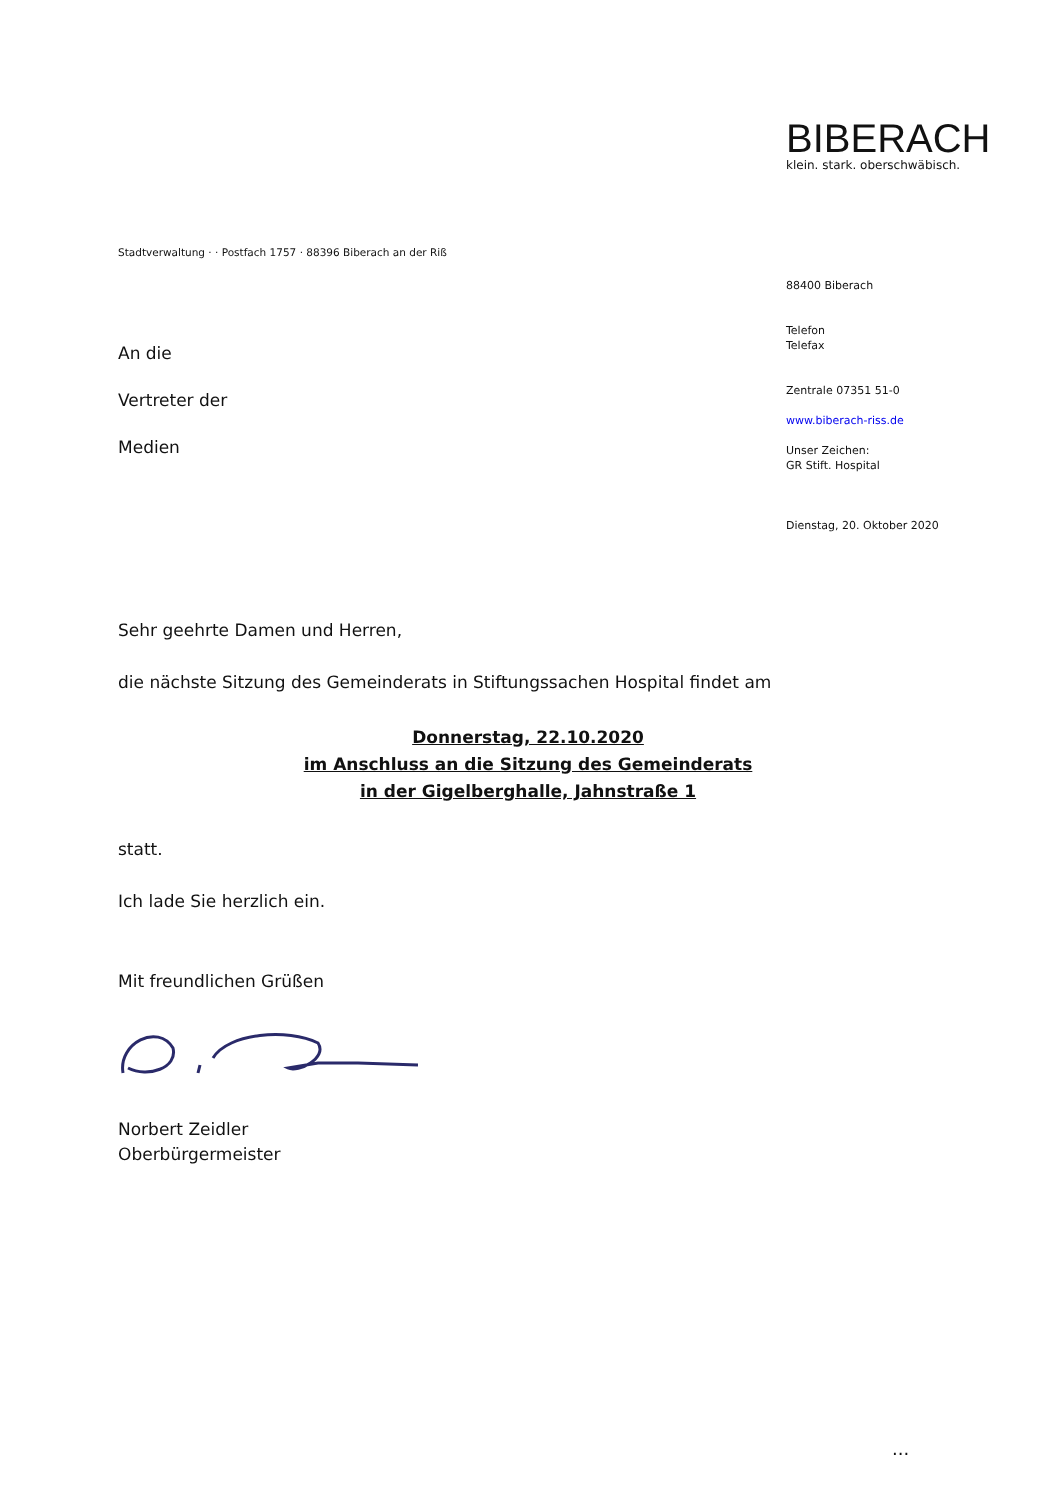BIBERACH
klein. stark. oberschwäbisch.
Stadtverwaltung · · Postfach 1757 · 88396 Biberach an der Riß
88400 Biberach
Telefon
Telefax
Zentrale 07351 51-0
www.biberach-riss.de
Unser Zeichen:
GR Stift. Hospital
Dienstag, 20. Oktober 2020
An die
Vertreter der
Medien
Sehr geehrte Damen und Herren,
die nächste Sitzung des Gemeinderats in Stiftungssachen Hospital findet am
Donnerstag, 22.10.2020
im Anschluss an die Sitzung des Gemeinderats
in der Gigelberghalle, Jahnstraße 1
statt.
Ich lade Sie herzlich ein.
Mit freundlichen Grüßen
Norbert Zeidler
Oberbürgermeister
...